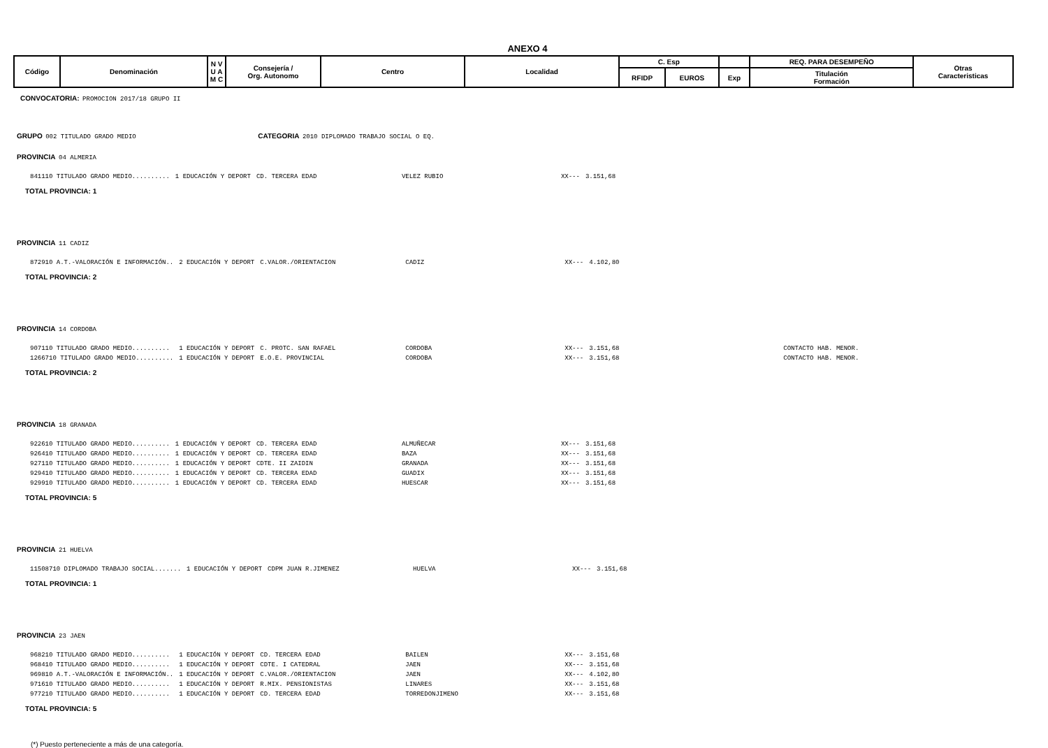ANEXO 4
| Código | Denominación | N V U A M C | Consejería / Org. Autonomo | Centro | Localidad | C. Esp | | | REQ. PARA DESEMPEÑO | Otras Caracteristicas |
| --- | --- | --- | --- | --- | --- | --- | --- | --- | --- | --- |
| | | | | | | RFIDP | EUROS | Exp | Titulación Formación | |
CONVOCATORIA: PROMOCION 2017/18 GRUPO II
GRUPO 002 TITULADO GRADO MEDIO CATEGORIA 2010 DIPLOMADO TRABAJO SOCIAL O EQ.
PROVINCIA 04 ALMERIA
| 841110 TITULADO GRADO MEDIO.......... | 1 EDUCACIÓN Y DEPORT | CD. TERCERA EDAD | VELEZ RUBIO | XX--- | 3.151,68 |
TOTAL PROVINCIA: 1
PROVINCIA 11 CADIZ
| 872910 A.T.-VALORACIÓN E INFORMACIÓN.. | 2 EDUCACIÓN Y DEPORT | C.VALOR./ORIENTACION | CADIZ | XX--- | 4.102,80 |
TOTAL PROVINCIA: 2
PROVINCIA 14 CORDOBA
| 907110 TITULADO GRADO MEDIO.......... | 1 EDUCACIÓN Y DEPORT | C. PROTC. SAN RAFAEL | CORDOBA | XX--- | 3.151,68 | CONTACTO HAB. MENOR. |
| 1266710 TITULADO GRADO MEDIO.......... | 1 EDUCACIÓN Y DEPORT | E.O.E. PROVINCIAL | CORDOBA | XX--- | 3.151,68 | CONTACTO HAB. MENOR. |
TOTAL PROVINCIA: 2
PROVINCIA 18 GRANADA
| 922610 TITULADO GRADO MEDIO.......... | 1 EDUCACIÓN Y DEPORT | CD. TERCERA EDAD | ALMUÑECAR | XX--- | 3.151,68 |
| 926410 TITULADO GRADO MEDIO.......... | 1 EDUCACIÓN Y DEPORT | CD. TERCERA EDAD | BAZA | XX--- | 3.151,68 |
| 927110 TITULADO GRADO MEDIO.......... | 1 EDUCACIÓN Y DEPORT | CDTE. II ZAIDIN | GRANADA | XX--- | 3.151,68 |
| 929410 TITULADO GRADO MEDIO.......... | 1 EDUCACIÓN Y DEPORT | CD. TERCERA EDAD | GUADIX | XX--- | 3.151,68 |
| 929910 TITULADO GRADO MEDIO.......... | 1 EDUCACIÓN Y DEPORT | CD. TERCERA EDAD | HUESCAR | XX--- | 3.151,68 |
TOTAL PROVINCIA: 5
PROVINCIA 21 HUELVA
| 11508710 DIPLOMADO TRABAJO SOCIAL....... | 1 EDUCACIÓN Y DEPORT | CDPM JUAN R.JIMENEZ | HUELVA | XX--- | 3.151,68 |
TOTAL PROVINCIA: 1
PROVINCIA 23 JAEN
| 968210 TITULADO GRADO MEDIO.......... | 1 EDUCACIÓN Y DEPORT | CD. TERCERA EDAD | BAILEN | XX--- | 3.151,68 |
| 968410 TITULADO GRADO MEDIO.......... | 1 EDUCACIÓN Y DEPORT | CDTE. I CATEDRAL | JAEN | XX--- | 3.151,68 |
| 969810 A.T.-VALORACIÓN E INFORMACIÓN.. | 1 EDUCACIÓN Y DEPORT | C.VALOR./ORIENTACION | JAEN | XX--- | 4.102,80 |
| 971610 TITULADO GRADO MEDIO.......... | 1 EDUCACIÓN Y DEPORT | R.MIX. PENSIONISTAS | LINARES | XX--- | 3.151,68 |
| 977210 TITULADO GRADO MEDIO.......... | 1 EDUCACIÓN Y DEPORT | CD. TERCERA EDAD | TORREDONJIMENO | XX--- | 3.151,68 |
TOTAL PROVINCIA: 5
(*) Puesto perteneciente a más de una categoría.